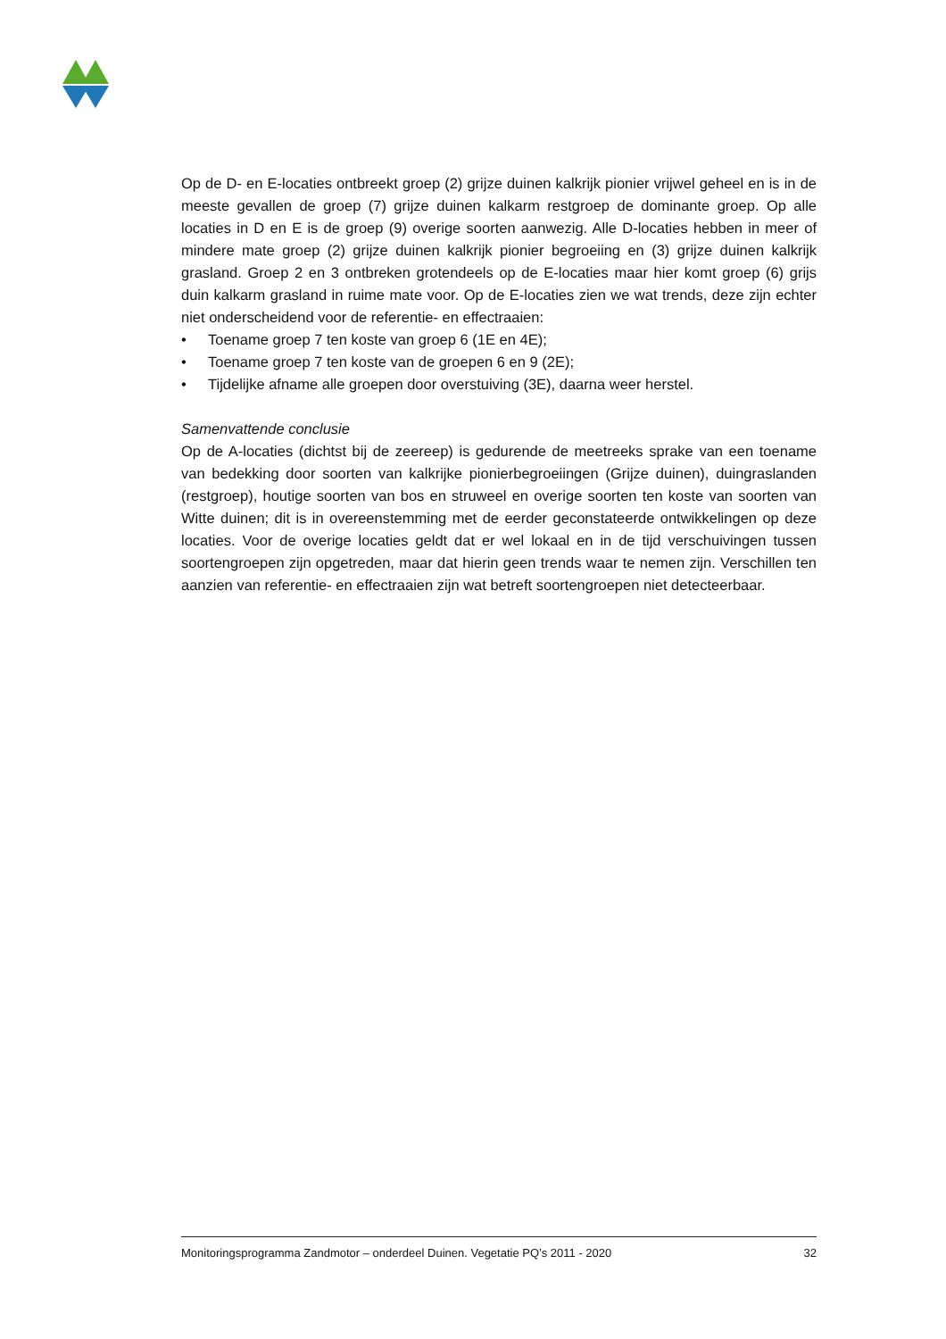Op de D- en E-locaties ontbreekt groep (2) grijze duinen kalkrijk pionier vrijwel geheel en is in de meeste gevallen de groep (7) grijze duinen kalkarm restgroep de dominante groep. Op alle locaties in D en E is de groep (9) overige soorten aanwezig. Alle D-locaties hebben in meer of mindere mate groep (2) grijze duinen kalkrijk pionier begroeiing en (3) grijze duinen kalkrijk grasland. Groep 2 en 3 ontbreken grotendeels op de E-locaties maar hier komt groep (6) grijs duin kalkarm grasland in ruime mate voor. Op de E-locaties zien we wat trends, deze zijn echter niet onderscheidend voor de referentie- en effectraaien:
• Toename groep 7 ten koste van groep 6 (1E en 4E);
• Toename groep 7 ten koste van de groepen 6 en 9 (2E);
• Tijdelijke afname alle groepen door overstuiving (3E), daarna weer herstel.
Samenvattende conclusie
Op de A-locaties (dichtst bij de zeereep) is gedurende de meetreeks sprake van een toename van bedekking door soorten van kalkrijke pionierbegroeiingen (Grijze duinen), duingraslanden (restgroep), houtige soorten van bos en struweel en overige soorten ten koste van soorten van Witte duinen; dit is in overeenstemming met de eerder geconstateerde ontwikkelingen op deze locaties. Voor de overige locaties geldt dat er wel lokaal en in de tijd verschuivingen tussen soortengroepen zijn opgetreden, maar dat hierin geen trends waar te nemen zijn. Verschillen ten aanzien van referentie- en effectraaien zijn wat betreft soortengroepen niet detecteerbaar.
Monitoringsprogramma Zandmotor – onderdeel Duinen. Vegetatie PQ’s 2011 - 2020 32